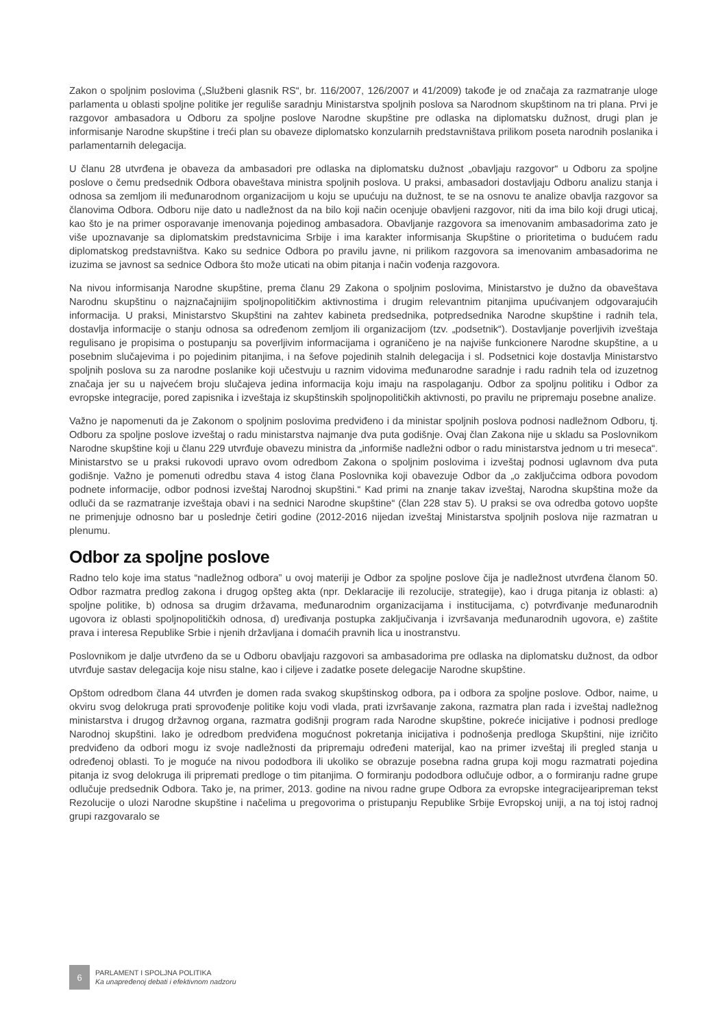Zakon o spoljnim poslovima („Službeni glasnik RS“, br. 116/2007, 126/2007 и 41/2009) takođe je od značaja za razmatranje uloge parlamenta u oblasti spoljne politike jer reguliše saradnju Ministarstva spoljnih poslova sa Narodnom skupštinom na tri plana. Prvi je razgovor ambasadora u Odboru za spoljne poslove Narodne skupštine pre odlaska na diplomatsku dužnost, drugi plan je informisanje Narodne skupštine i treći plan su obaveze diplomatsko konzularnih predstavništava prilikom poseta narodnih poslanika i parlamentarnih delegacija.
U članu 28 utvrđena je obaveza da ambasadori pre odlaska na diplomatsku dužnost „obavljaju razgovor“ u Odboru za spoljne poslove o čemu predsednik Odbora obaveštava ministra spoljnih poslova. U praksi, ambasadori dostavljaju Odboru analizu stanja i odnosa sa zemljom ili međunarodnom organizacijom u koju se upućuju na dužnost, te se na osnovu te analize obavlja razgovor sa članovima Odbora. Odboru nije dato u nadležnost da na bilo koji način ocenjuje obavljeni razgovor, niti da ima bilo koji drugi uticaj, kao što je na primer osporavanje imenovanja pojedinog ambasadora. Obavljanje razgovora sa imenovanim ambasadorima zato je više upoznavanje sa diplomatskim predstavnicima Srbije i ima karakter informisanja Skupštine o prioritetima o budućem radu diplomatskog predstavništva. Kako su sednice Odbora po pravilu javne, ni prilikom razgovora sa imenovanim ambasadorima ne izuzima se javnost sa sednice Odbora što može uticati na obim pitanja i način vođenja razgovora.
Na nivou informisanja Narodne skupštine, prema članu 29 Zakona o spoljnim poslovima, Ministarstvo je dužno da obaveštava Narodnu skupštinu o najznačajnijim spoljnopolitičkim aktivnostima i drugim relevantnim pitanjima upućivanjem odgovarajućih informacija. U praksi, Ministarstvo Skupštini na zahtev kabineta predsednika, potpredsednika Narodne skupštine i radnih tela, dostavlja informacije o stanju odnosa sa određenom zemljom ili organizacijom (tzv. „podsetnik“). Dostavljanje poverljivih izveštaja regulisano je propisima o postupanju sa poverljivim informacijama i ograničeno je na najviše funkcionere Narodne skupštine, a u posebnim slučajevima i po pojedinim pitanjima, i na šefove pojedinih stalnih delegacija i sl. Podsetnici koje dostavlja Ministarstvo spoljnih poslova su za narodne poslanike koji učestvuju u raznim vidovima međunarodne saradnje i radu radnih tela od izuzetnog značaja jer su u najvećem broju slučajeva jedina informacija koju imaju na raspolaganju. Odbor za spoljnu politiku i Odbor za evropske integracije, pored zapisnika i izveštaja iz skupštinskih spoljnopolitičkih aktivnosti, po pravilu ne pripremaju posebne analize.
Važno je napomenuti da je Zakonom o spoljnim poslovima predviđeno i da ministar spoljnih poslova podnosi nadležnom Odboru, tj. Odboru za spoljne poslove izveštaj o radu ministarstva najmanje dva puta godišnje. Ovaj član Zakona nije u skladu sa Poslovnikom Narodne skupštine koji u članu 229 utvrđuje obavezu ministra da „informiše nadležni odbor o radu ministarstva jednom u tri meseca“. Ministarstvo se u praksi rukovodi upravo ovom odredbom Zakona o spoljnim poslovima i izveštaj podnosi uglavnom dva puta godišnje. Važno je pomenuti odredbu stava 4 istog člana Poslovnika koji obavezuje Odbor da „o zaključcima odbora povodom podnete informacije, odbor podnosi izveštaj Narodnoj skupštini.“ Kad primi na znanje takav izveštaj, Narodna skupština može da odluči da se razmatranje izveštaja obavi i na sednici Narodne skupštine“ (član 228 stav 5). U praksi se ova odredba gotovo uopšte ne primenjuje odnosno bar u poslednje četiri godine (2012-2016 nijedan izveštaj Ministarstva spoljnih poslova nije razmatran u plenumu.
Odbor za spoljne poslove
Radno telo koje ima status “nadležnog odbora” u ovoj materiji je Odbor za spoljne poslove čija je nadležnost utvrđena članom 50. Odbor razmatra predlog zakona i drugog opšteg akta (npr. Deklaracije ili rezolucije, strategije), kao i druga pitanja iz oblasti: a) spoljne politike, b) odnosa sa drugim državama, međunarodnim organizacijama i institucijama, c) potvrđivanje međunarodnih ugovora iz oblasti spoljnopolitičkih odnosa, d) uređivanja postupka zaključivanja i izvršavanja međunarodnih ugovora, e) zaštite prava i interesa Republike Srbie i njenih državljana i domaćih pravnih lica u inostranstvu.
Poslovnikom je dalje utvrđeno da se u Odboru obavljaju razgovori sa ambasadorima pre odlaska na diplomatsku dužnost, da odbor utvrđuje sastav delegacija koje nisu stalne, kao i ciljeve i zadatke posete delegacije Narodne skupštine.
Opštom odredbom člana 44 utvrđen je domen rada svakog skupštinskog odbora, pa i odbora za spoljne poslove. Odbor, naime, u okviru svog delokruga prati sprovođenje politike koju vodi vlada, prati izvršavanje zakona, razmatra plan rada i izveštaj nadležnog ministarstva i drugog državnog organa, razmatra godišnji program rada Narodne skupštine, pokreće inicijative i podnosi predloge Narodnoj skupštini. Iako je odredbom predviđena mogućnost pokretanja inicijativa i podnošenja predloga Skupštini, nije izričito predviđeno da odbori mogu iz svoje nadležnosti da pripremaju određeni materijal, kao na primer izveštaj ili pregled stanja u određenoj oblasti. To je moguće na nivou pododbora ili ukoliko se obrazuje posebna radna grupa koji mogu razmatrati pojedina pitanja iz svog delokruga ili pripremati predloge o tim pitanjima. O formiranju pododbora odlučuje odbor, a o formiranju radne grupe odlučuje predsednik Odbora. Tako je, na primer, 2013. godine na nivou radne grupe Odbora za evropske integracijearipreman tekst Rezolucije o ulozi Narodne skupštine i načelima u pregovorima o pristupanju Republike Srbije Evropskoj uniji, a na toj istoj radnoj grupi razgovaralo se
6
PARLAMENT I SPOLJNA POLITIKA
Ka unapređenoj debati i efektivnom nadzoru